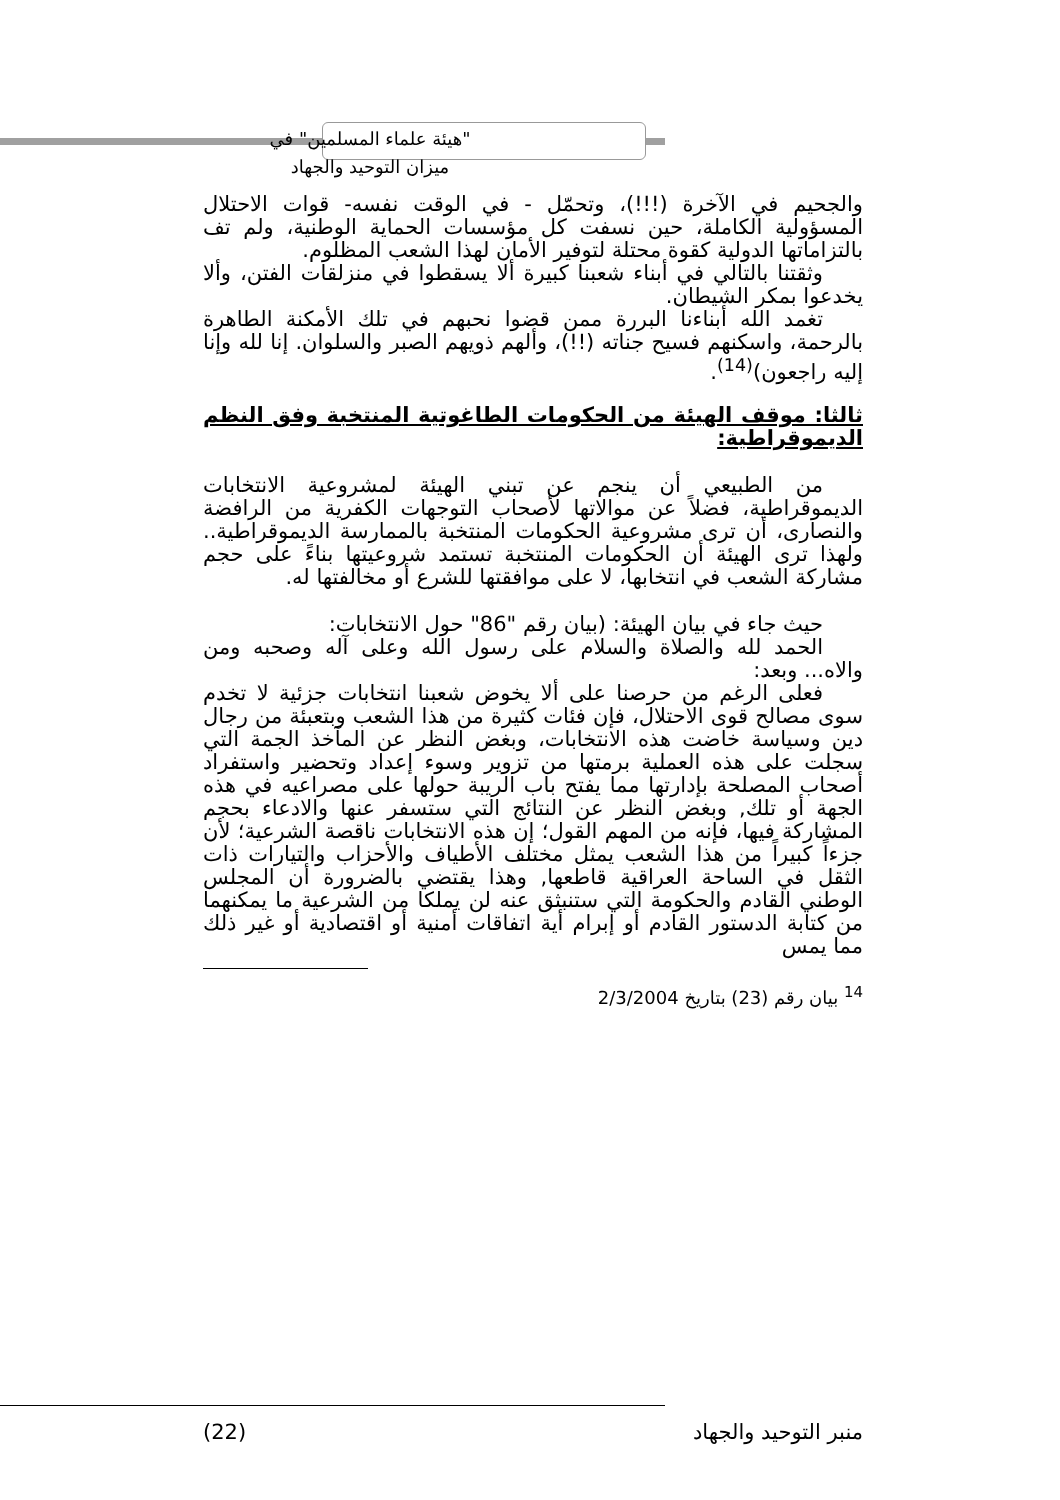"هيئة علماء المسلمين" في
ميزان التوحيد والجهاد
والجحيم في الآخرة (!!!)، وتحمّل - في الوقت نفسه- قوات الاحتلال المسؤولية الكاملة، حين نسفت كل مؤسسات الحماية الوطنية، ولم تف بالتزاماتها الدولية كقوة محتلة لتوفير الأمان لهذا الشعب المظلوم.
وثقتنا بالتالي في أبناء شعبنا كبيرة ألا يسقطوا في منزلقات الفتن، وألا يخدعوا بمكر الشيطان.
تغمد الله أبناءنا البررة ممن قضوا نحبهم في تلك الأمكنة الطاهرة بالرحمة، واسكنهم فسيح جناته (!!)، وألهم ذويهم الصبر والسلوان. إنا لله وإنا إليه راجعون)<sup>(14)</sup>.
ثالثا: موقف الهيئة من الحكومات الطاغوتية المنتخبة وفق النظم الديموقراطية:
من الطبيعي أن ينجم عن تبني الهيئة لمشروعية الانتخابات الديموقراطية، فضلاً عن موالاتها لأصحاب التوجهات الكفرية من الرافضة والنصارى، أن ترى مشروعية الحكومات المنتخبة بالممارسة الديموقراطية.. ولهذا ترى الهيئة أن الحكومات المنتخبة تستمد شروعيتها بناءً على حجم مشاركة الشعب في انتخابها، لا على موافقتها للشرع أو مخالفتها له.
حيث جاء في بيان الهيئة: (بيان رقم "86" حول الانتخابات:
الحمد لله والصلاة والسلام على رسول الله وعلى آله وصحبه ومن والاه... وبعد:
فعلى الرغم من حرصنا على ألا يخوض شعبنا انتخابات جزئية لا تخدم سوى مصالح قوى الاحتلال، فإن فئات كثيرة من هذا الشعب وبتعبئة من رجال دين وسياسة خاضت هذه الانتخابات، وبغض النظر عن المآخذ الجمة التي سجلت على هذه العملية برمتها من تزوير وسوء إعداد وتحضير واستفراد أصحاب المصلحة بإدارتها مما يفتح باب الريبة حولها على مصراعيه في هذه الجهة أو تلك, وبغض النظر عن النتائج التي ستسفر عنها والادعاء بحجم المشاركة فيها، فإنه من المهم القول؛ إن هذه الانتخابات ناقصة الشرعية؛ لأن جزءاً كبيراً من هذا الشعب يمثل مختلف الأطياف والأحزاب والتيارات ذات الثقل في الساحة العراقية قاطعها, وهذا يقتضي بالضرورة أن المجلس الوطني القادم والحكومة التي ستنبثق عنه لن يملكا من الشرعية ما يمكنهما من كتابة الدستور القادم أو إبرام أية اتفاقات أمنية أو اقتصادية أو غير ذلك مما يمس
<sup>14</sup> بيان رقم (23) بتاريخ 2/3/2004
منبر التوحيد والجهاد (22)